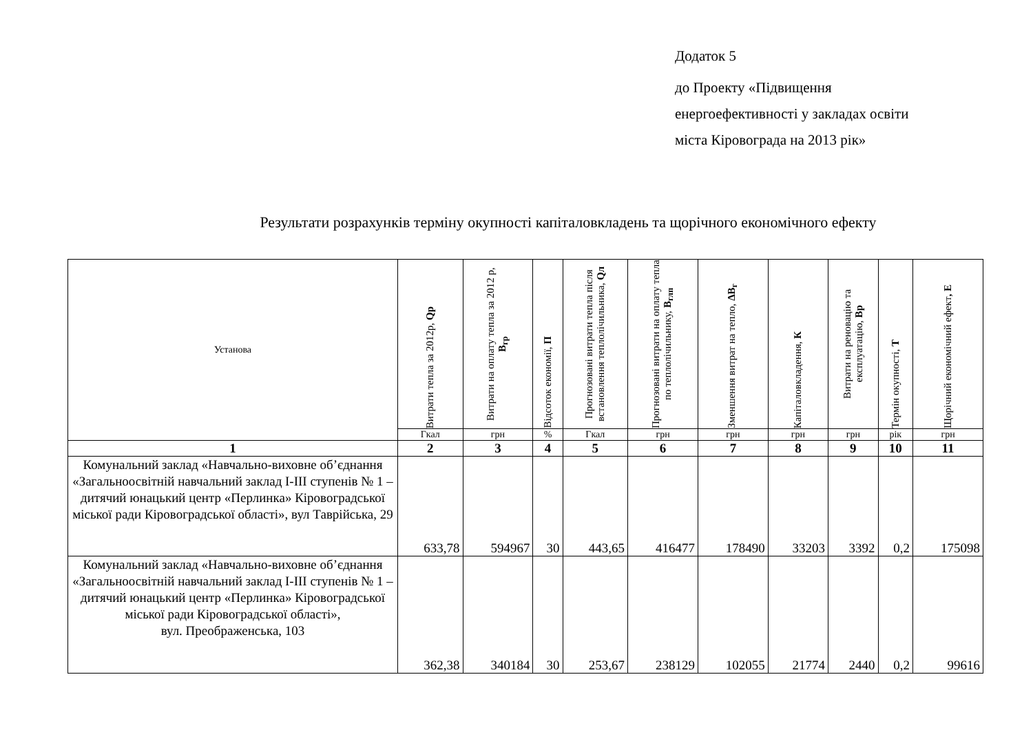Додаток 5
до Проекту «Підвищення
енергоефективності у закладах освіти
міста Кіровограда на 2013 рік»
Результати розрахунків терміну окупності капіталовкладень та щорічного економічного ефекту
| Установа | Витрати тепла за 2012р, Qр | Витрати на оплату тепла за 2012 р, В<sub>гр</sub> | Відсоток економії, П | Прогнозовані витрати тепла після встановлення теплолічильника, Qл | Прогнозовані витрати на оплату тепла по теплолічильнику, В<sub>глп</sub> | Зменшення витрат на тепло, ΔВ<sub>г</sub> | Капіталовкладення, К | Витрати на реновацію та експлуатацію, Вр | Термін окупності, Т | Щорічний економічний ефект , Е |
| --- | --- | --- | --- | --- | --- | --- | --- | --- | --- | --- |
| | Гкал | грн | % | Гкал | грн | грн | грн | грн | рік | грн |
| 1 | 2 | 3 | 4 | 5 | 6 | 7 | 8 | 9 | 10 | 11 |
| Комунальний заклад «Навчально-виховне об’єднання «Загальноосвітній навчальний заклад І-ІІІ ступенів № 1 – дитячий юнацький центр «Перлинка» Кіровоградської міської ради Кіровоградської області», вул Таврійська, 29 | 633,78 | 594967 | 30 | 443,65 | 416477 | 178490 | 33203 | 3392 | 0,2 | 175098 |
| Комунальний заклад «Навчально-виховне об’єднання «Загальноосвітній навчальний заклад І-ІІІ ступенів № 1 – дитячий юнацький центр «Перлинка» Кіровоградської міської ради Кіровоградської області», вул. Преображенська, 103 | 362,38 | 340184 | 30 | 253,67 | 238129 | 102055 | 21774 | 2440 | 0,2 | 99616 |